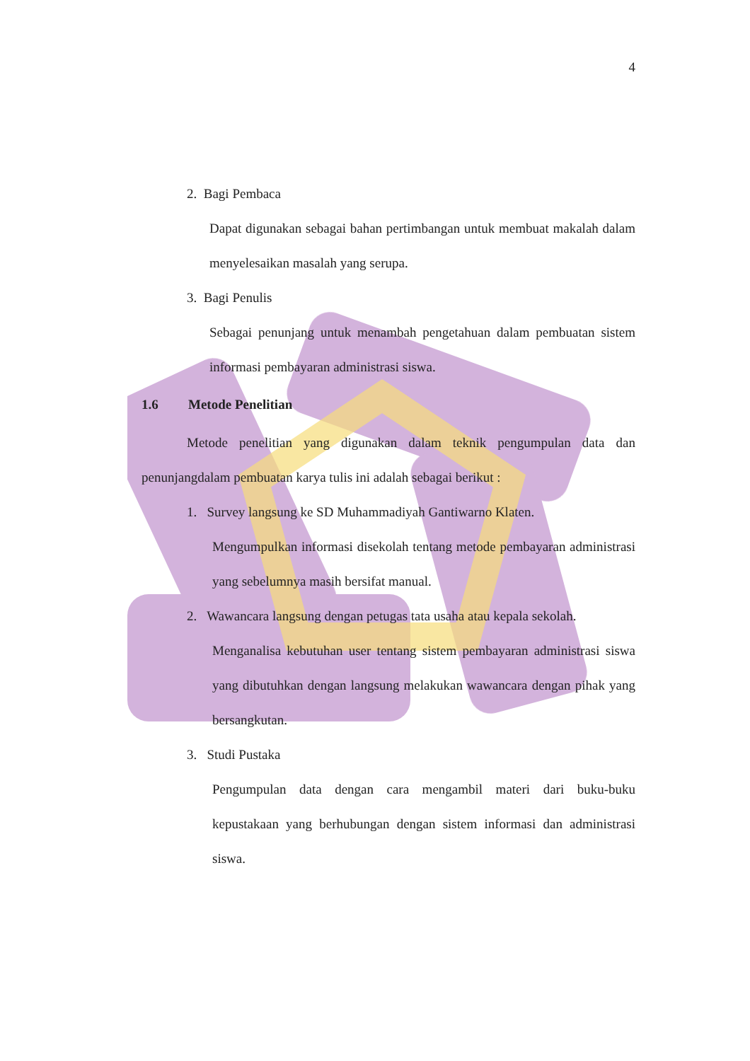4
2. Bagi Pembaca
Dapat digunakan sebagai bahan pertimbangan untuk membuat makalah dalam menyelesaikan masalah yang serupa.
3. Bagi Penulis
Sebagai penunjang untuk menambah pengetahuan dalam pembuatan sistem informasi pembayaran administrasi siswa.
1.6 Metode Penelitian
Metode penelitian yang digunakan dalam teknik pengumpulan data dan penunjangdalam pembuatan karya tulis ini adalah sebagai berikut :
1. Survey langsung ke SD Muhammadiyah Gantiwarno Klaten.
Mengumpulkan informasi disekolah tentang metode pembayaran administrasi yang sebelumnya masih bersifat manual.
2. Wawancara langsung dengan petugas tata usaha atau kepala sekolah.
Menganalisa kebutuhan user tentang sistem pembayaran administrasi siswa yang dibutuhkan dengan langsung melakukan wawancara dengan pihak yang bersangkutan.
3. Studi Pustaka
Pengumpulan data dengan cara mengambil materi dari buku-buku kepustakaan yang berhubungan dengan sistem informasi dan administrasi siswa.